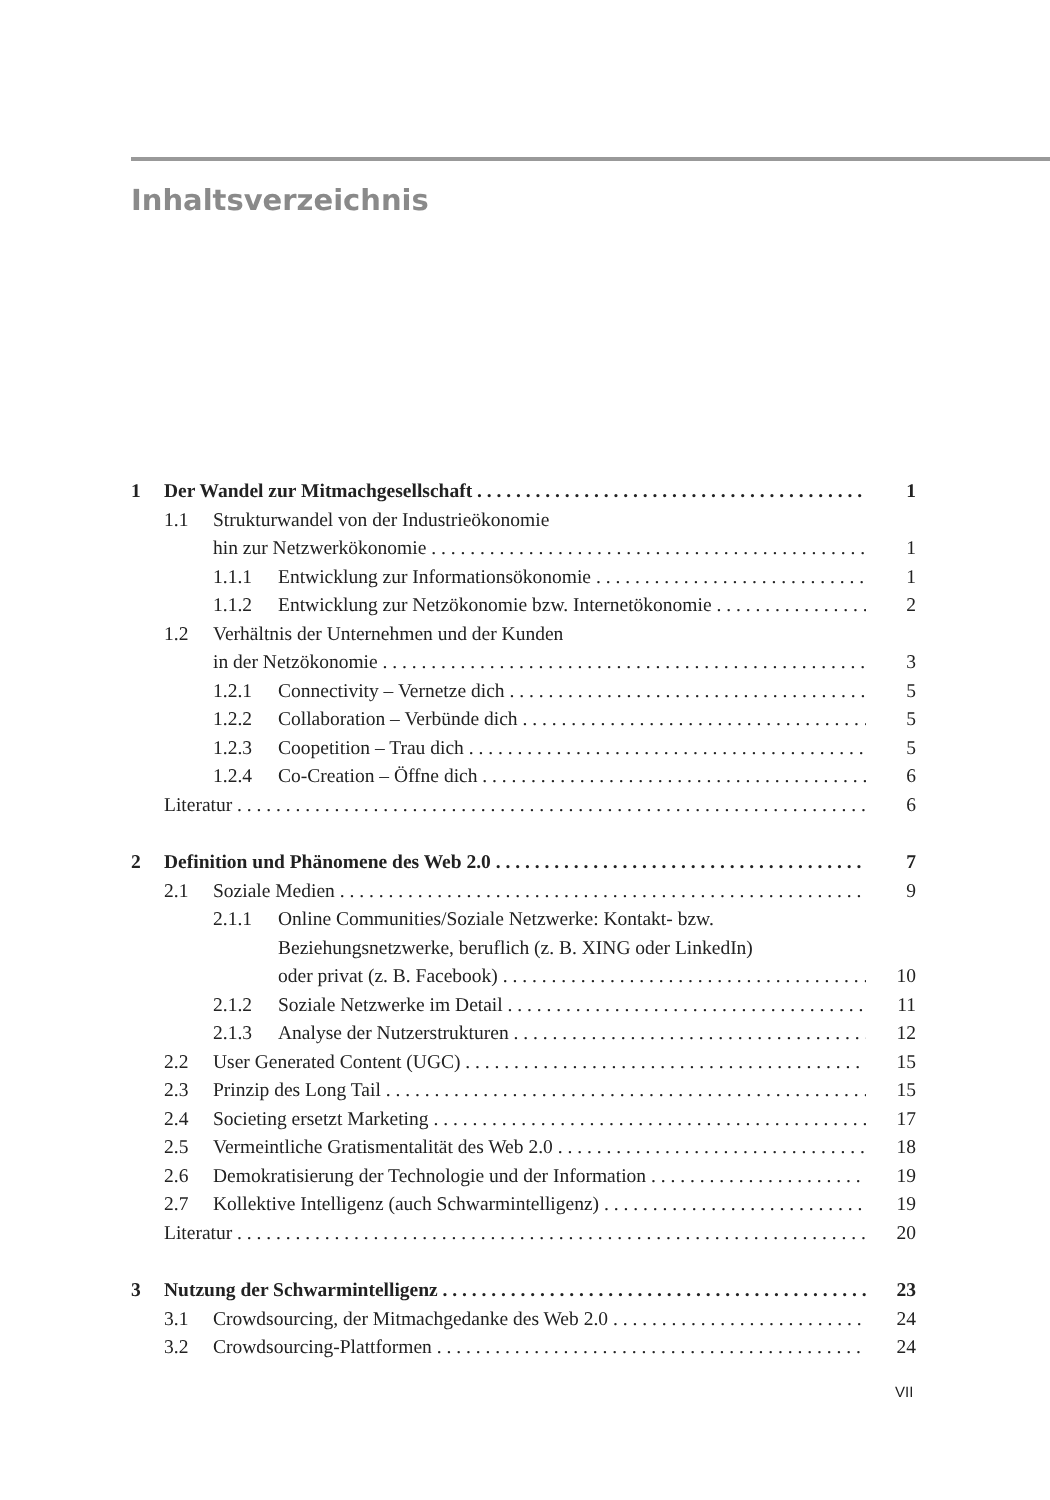Inhaltsverzeichnis
1 Der Wandel zur Mitmachgesellschaft 1
1.1 Strukturwandel von der Industrieökonomie
hin zur Netzwerkökonomie 1
1.1.1 Entwicklung zur Informationsökonomie 1
1.1.2 Entwicklung zur Netzökonomie bzw. Internetökonomie 2
1.2 Verhältnis der Unternehmen und der Kunden
in der Netzökonomie 3
1.2.1 Connectivity – Vernetze dich 5
1.2.2 Collaboration – Verbünde dich 5
1.2.3 Coopetition – Trau dich 5
1.2.4 Co-Creation – Öffne dich 6
Literatur 6
2 Definition und Phänomene des Web 2.0 7
2.1 Soziale Medien 9
2.1.1 Online Communities/Soziale Netzwerke: Kontakt- bzw.
Beziehungsnetzwerke, beruflich (z. B. XING oder LinkedIn)
oder privat (z. B. Facebook) 10
2.1.2 Soziale Netzwerke im Detail 11
2.1.3 Analyse der Nutzerstrukturen 12
2.2 User Generated Content (UGC) 15
2.3 Prinzip des Long Tail 15
2.4 Societing ersetzt Marketing 17
2.5 Vermeintliche Gratismentalität des Web 2.0 18
2.6 Demokratisierung der Technologie und der Information 19
2.7 Kollektive Intelligenz (auch Schwarmintelligenz) 19
Literatur 20
3 Nutzung der Schwarmintelligenz 23
3.1 Crowdsourcing, der Mitmachgedanke des Web 2.0 24
3.2 Crowdsourcing-Plattformen 24
VII